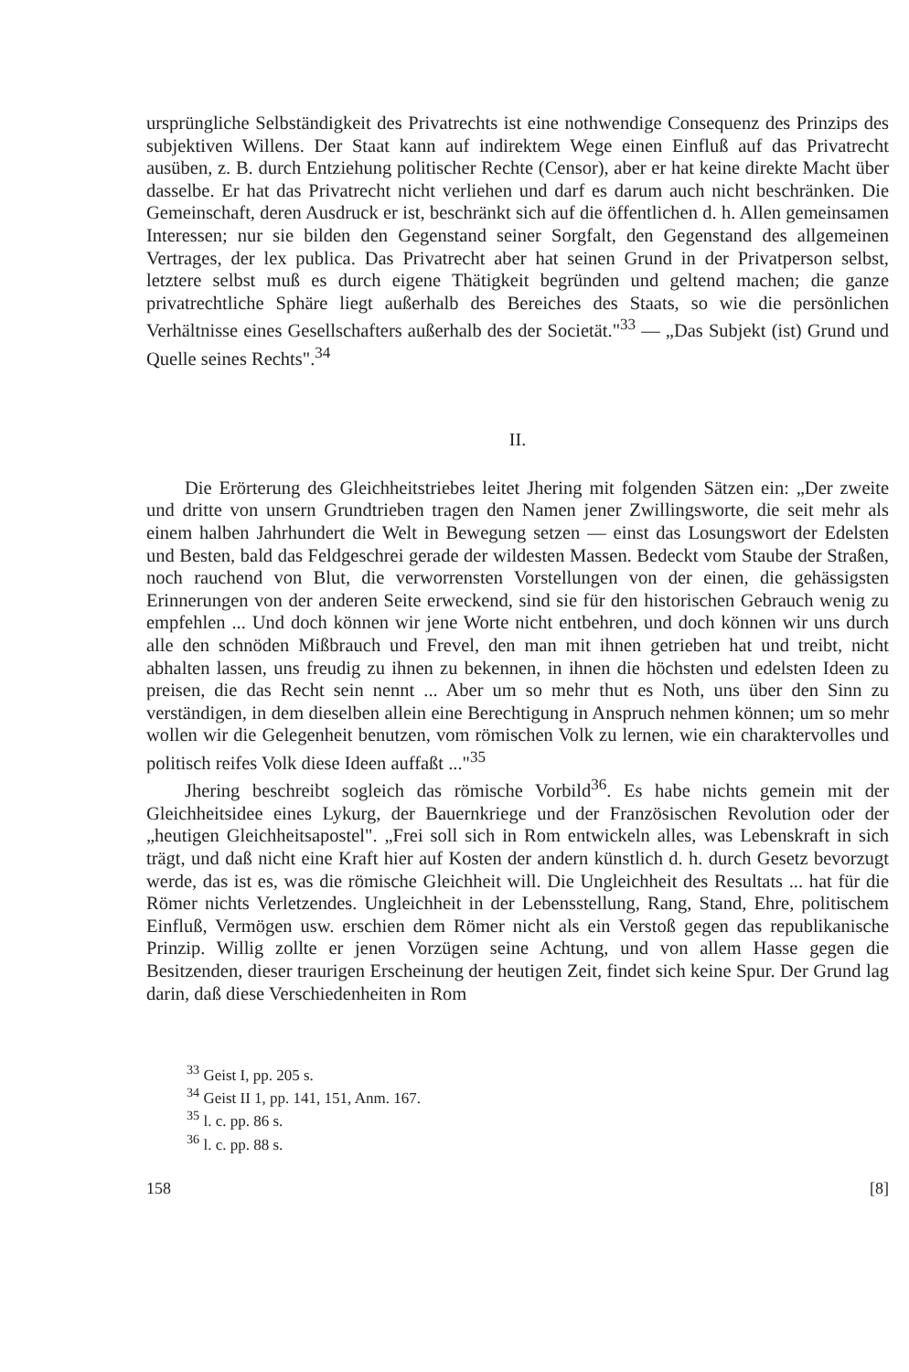ursprüngliche Selbständigkeit des Privatrechts ist eine nothwendige Consequenz des Prinzips des subjektiven Willens. Der Staat kann auf indirektem Wege einen Einfluß auf das Privatrecht ausüben, z. B. durch Entziehung politischer Rechte (Censor), aber er hat keine direkte Macht über dasselbe. Er hat das Privatrecht nicht verliehen und darf es darum auch nicht beschränken. Die Gemeinschaft, deren Ausdruck er ist, beschränkt sich auf die öffentlichen d. h. Allen gemeinsamen Interessen; nur sie bilden den Gegenstand seiner Sorgfalt, den Gegenstand des allgemeinen Vertrages, der lex publica. Das Privatrecht aber hat seinen Grund in der Privatperson selbst, letztere selbst muß es durch eigene Thätigkeit begründen und geltend machen; die ganze privatrechtliche Sphäre liegt außerhalb des Bereiches des Staats, so wie die persönlichen Verhältnisse eines Gesellschafters außerhalb des der Societät."<sup>33</sup> — „Das Subjekt (ist) Grund und Quelle seines Rechts".<sup>34</sup>
II.
Die Erörterung des Gleichheitstriebes leitet Jhering mit folgenden Sätzen ein: „Der zweite und dritte von unsern Grundtrieben tragen den Namen jener Zwillingsworte, die seit mehr als einem halben Jahrhundert die Welt in Bewegung setzen — einst das Losungswort der Edelsten und Besten, bald das Feldgeschrei gerade der wildesten Massen. Bedeckt vom Staube der Straßen, noch rauchend von Blut, die verworrensten Vorstellungen von der einen, die gehässigsten Erinnerungen von der anderen Seite erweckend, sind sie für den historischen Gebrauch wenig zu empfehlen ... Und doch können wir jene Worte nicht entbehren, und doch können wir uns durch alle den schnöden Mißbrauch und Frevel, den man mit ihnen getrieben hat und treibt, nicht abhalten lassen, uns freudig zu ihnen zu bekennen, in ihnen die höchsten und edelsten Ideen zu preisen, die das Recht sein nennt ... Aber um so mehr thut es Noth, uns über den Sinn zu verständigen, in dem dieselben allein eine Berechtigung in Anspruch nehmen können; um so mehr wollen wir die Gelegenheit benutzen, vom römischen Volk zu lernen, wie ein charaktervolles und politisch reifes Volk diese Ideen auffaßt ..."<sup>35</sup>
Jhering beschreibt sogleich das römische Vorbild<sup>36</sup>. Es habe nichts gemein mit der Gleichheitsidee eines Lykurg, der Bauernkriege und der Französischen Revolution oder der „heutigen Gleichheitsapostel". „Frei soll sich in Rom entwickeln alles, was Lebenskraft in sich trägt, und daß nicht eine Kraft hier auf Kosten der andern künstlich d. h. durch Gesetz bevorzugt werde, das ist es, was die römische Gleichheit will. Die Ungleichheit des Resultats ... hat für die Römer nichts Verletzendes. Ungleichheit in der Lebensstellung, Rang, Stand, Ehre, politischem Einfluß, Vermögen usw. erschien dem Römer nicht als ein Verstoß gegen das republikanische Prinzip. Willig zollte er jenen Vorzügen seine Achtung, und von allem Hasse gegen die Besitzenden, dieser traurigen Erscheinung der heutigen Zeit, findet sich keine Spur. Der Grund lag darin, daß diese Verschiedenheiten in Rom
<sup>33</sup> Geist I, pp. 205 s.
<sup>34</sup> Geist II 1, pp. 141, 151, Anm. 167.
<sup>35</sup> l. c. pp. 86 s.
<sup>36</sup> l. c. pp. 88 s.
158 [8]